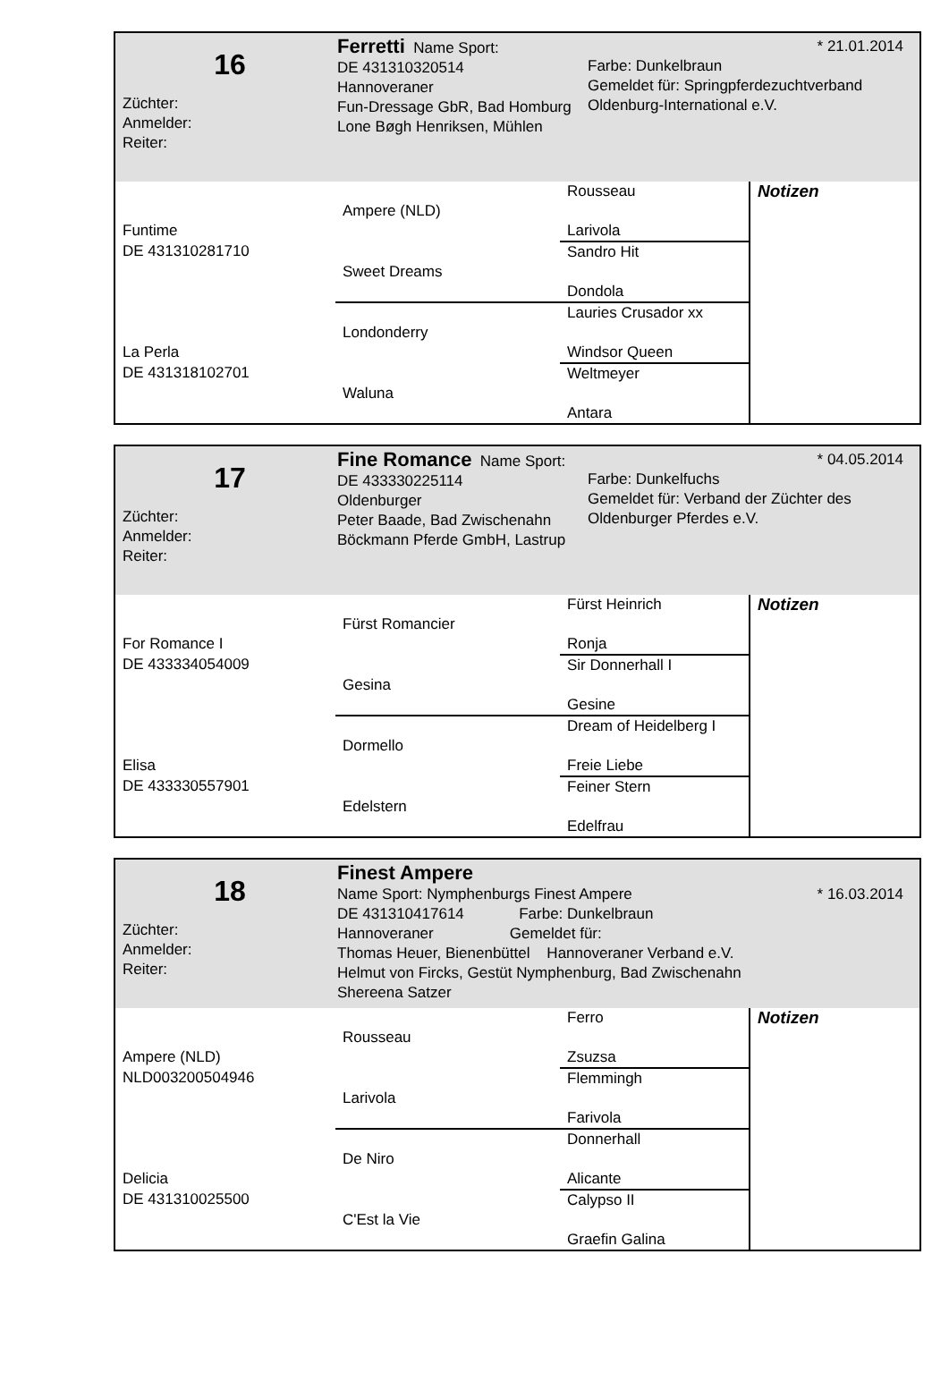16
Züchter:
Anmelder:
Reiter:
Ferretti Name Sport:
DE 431310320514
Hannoveraner
Fun-Dressage GbR, Bad Homburg
Lone Bøgh Henriksen, Mühlen
* 21.01.2014
Farbe: Dunkelbraun
Gemeldet für: Springpferdezuchtverband Oldenburg-International e.V.
| | | Rousseau | Notizen |
| | Ampere (NLD) | | |
| Funtime | | Larivola | |
| DE 431310281710 | | Sandro Hit | |
| | Sweet Dreams | | |
| | | Dondola | |
| | | Lauries Crusador xx | |
| | Londonderry | | |
| La Perla | | Windsor Queen | |
| DE 431318102701 | | Weltmeyer | |
| | Waluna | | |
| | | Antara | |
17
Züchter:
Anmelder:
Reiter:
Fine Romance Name Sport:
DE 433330225114
Oldenburger
Peter Baade, Bad Zwischenahn
Böckmann Pferde GmbH, Lastrup
* 04.05.2014
Farbe: Dunkelfuchs
Gemeldet für: Verband der Züchter des Oldenburger Pferdes e.V.
| | | Fürst Heinrich | Notizen |
| | Fürst Romancier | | |
| For Romance I | | Ronja | |
| DE 433334054009 | | Sir Donnerhall I | |
| | Gesina | | |
| | | Gesine | |
| | | Dream of Heidelberg I | |
| | Dormello | | |
| Elisa | | Freie Liebe | |
| DE 433330557901 | | Feiner Stern | |
| | Edelstern | | |
| | | Edelfrau | |
18
Züchter:
Anmelder:
Reiter:
Finest Ampere
Name Sport: Nymphenburgs Finest Ampere * 16.03.2014
DE 431310417614 Farbe: Dunkelbraun
Hannoveraner Gemeldet für:
Thomas Heuer, Bienenbüttel Hannoveraner Verband e.V.
Helmut von Fircks, Gestüt Nymphenburg, Bad Zwischenahn
Shereena Satzer
| | | Ferro | Notizen |
| | Rousseau | | |
| Ampere (NLD) | | Zsuzsa | |
| NLD003200504946 | | Flemmingh | |
| | Larivola | | |
| | | Farivola | |
| | | Donnerhall | |
| | De Niro | | |
| Delicia | | Alicante | |
| DE 431310025500 | | Calypso II | |
| | C'Est la Vie | | |
| | | Graefin Galina | |